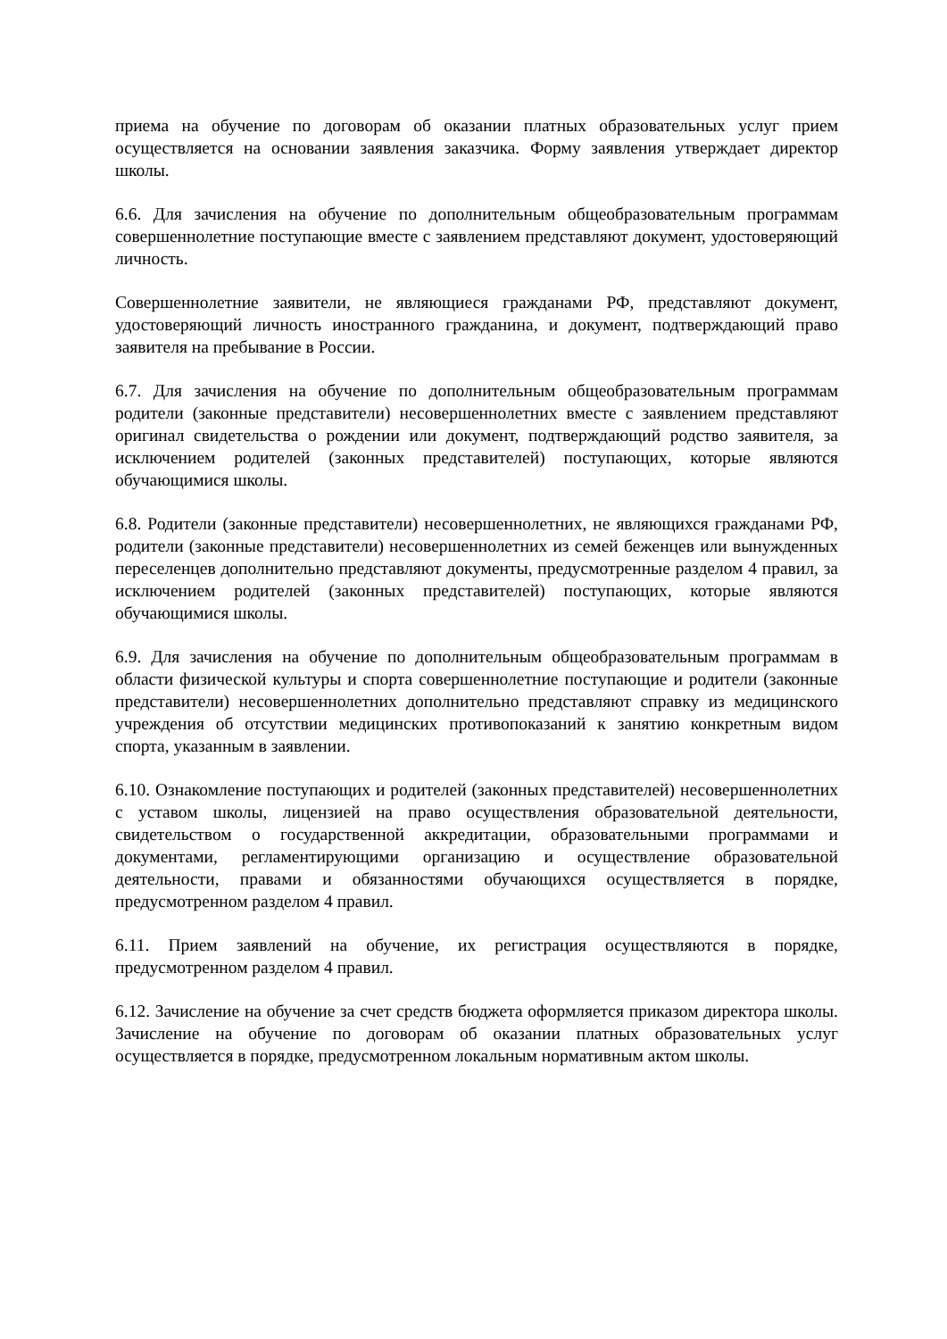приема на обучение по договорам об оказании платных образовательных услуг прием осуществляется на основании заявления заказчика. Форму заявления утверждает директор школы.
6.6. Для зачисления на обучение по дополнительным общеобразовательным программам совершеннолетние поступающие вместе с заявлением представляют документ, удостоверяющий личность.
Совершеннолетние заявители, не являющиеся гражданами РФ, представляют документ, удостоверяющий личность иностранного гражданина, и документ, подтверждающий право заявителя на пребывание в России.
6.7. Для зачисления на обучение по дополнительным общеобразовательным программам родители (законные представители) несовершеннолетних вместе с заявлением представляют оригинал свидетельства о рождении или документ, подтверждающий родство заявителя, за исключением родителей (законных представителей) поступающих, которые являются обучающимися школы.
6.8. Родители (законные представители) несовершеннолетних, не являющихся гражданами РФ, родители (законные представители) несовершеннолетних из семей беженцев или вынужденных переселенцев дополнительно представляют документы, предусмотренные разделом 4 правил, за исключением родителей (законных представителей) поступающих, которые являются обучающимися школы.
6.9. Для зачисления на обучение по дополнительным общеобразовательным программам в области физической культуры и спорта совершеннолетние поступающие и родители (законные представители) несовершеннолетних дополнительно представляют справку из медицинского учреждения об отсутствии медицинских противопоказаний к занятию конкретным видом спорта, указанным в заявлении.
6.10. Ознакомление поступающих и родителей (законных представителей) несовершеннолетних с уставом школы, лицензией на право осуществления образовательной деятельности, свидетельством о государственной аккредитации, образовательными программами и документами, регламентирующими организацию и осуществление образовательной деятельности, правами и обязанностями обучающихся осуществляется в порядке, предусмотренном разделом 4 правил.
6.11. Прием заявлений на обучение, их регистрация осуществляются в порядке, предусмотренном разделом 4 правил.
6.12. Зачисление на обучение за счет средств бюджета оформляется приказом директора школы. Зачисление на обучение по договорам об оказании платных образовательных услуг осуществляется в порядке, предусмотренном локальным нормативным актом школы.